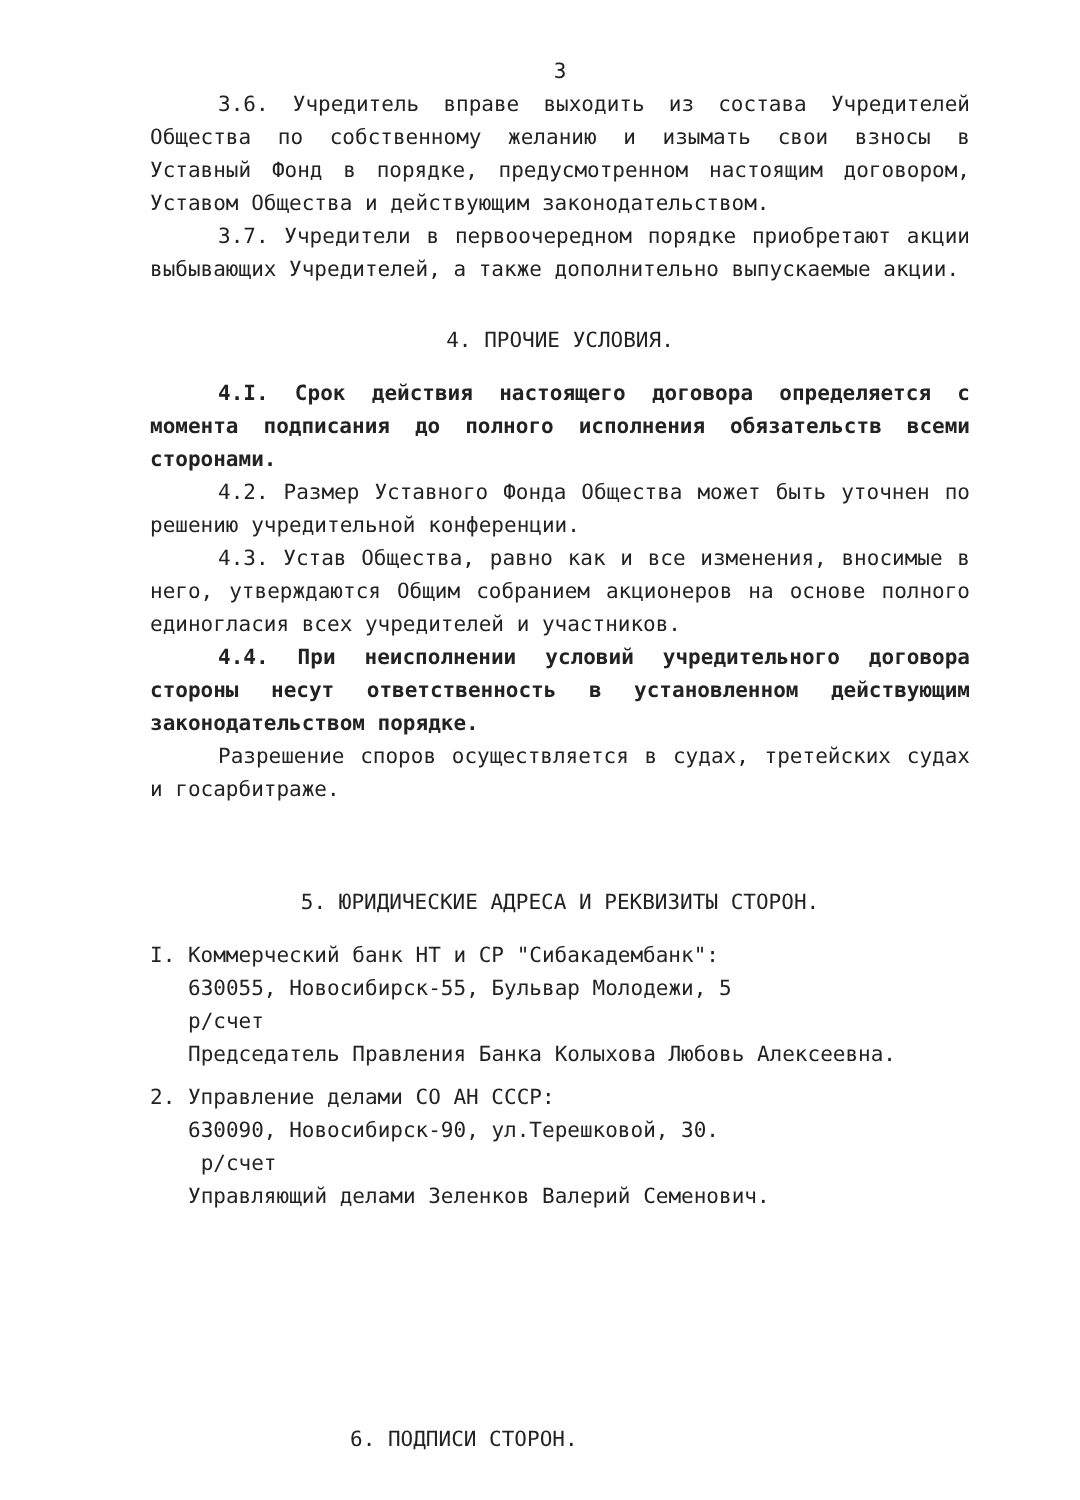3
3.6. Учредитель вправе выходить из состава Учредителей Общества по собственному желанию и изымать свои взносы в Уставный Фонд в порядке, предусмотренном настоящим договором, Уставом Общества и действующим законодательством.
3.7. Учредители в первоочередном порядке приобретают акции выбывающих Учредителей, а также дополнительно выпускаемые акции.
4. ПРОЧИЕ УСЛОВИЯ.
4.I. Срок действия настоящего договора определяется с момента подписания до полного исполнения обязательств всеми сторонами.
4.2. Размер Уставного Фонда Общества может быть уточнен по решению учредительной конференции.
4.3. Устав Общества, равно как и все изменения, вносимые в него, утверждаются Общим собранием акционеров на основе полного единогласия всех учредителей и участников.
4.4. При неисполнении условий учредительного договора стороны несут ответственность в установленном действующим законодательством порядке.
Разрешение споров осуществляется в судах, третейских судах и госарбитраже.
5. ЮРИДИЧЕСКИЕ АДРЕСА И РЕКВИЗИТЫ СТОРОН.
I. Коммерческий банк НТ и СР "Сибакадембанк":
630055, Новосибирск-55, Бульвар Молодежи, 5
р/счет
Председатель Правления Банка Колыхова Любовь Алексеевна.
2. Управление делами СО АН СССР:
630090, Новосибирск-90, ул.Терешковой, 30.
р/счет
Управляющий делами Зеленков Валерий Семенович.
6. ПОДПИСИ СТОРОН.